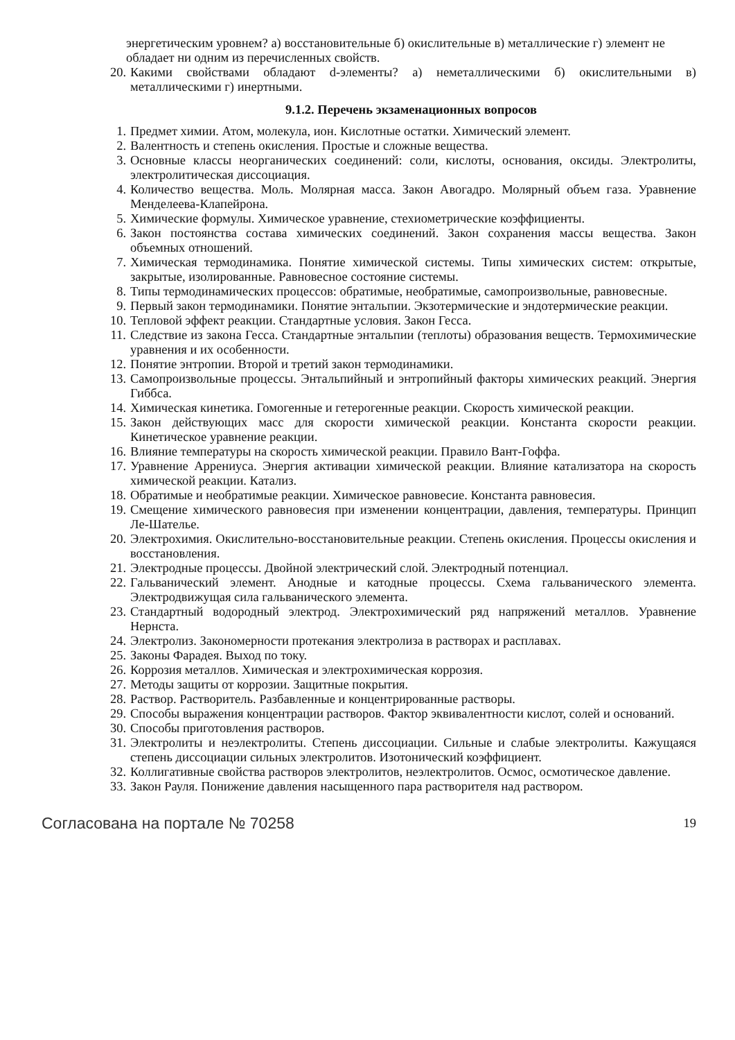энергетическим уровнем? а) восстановительные б) окислительные в) металлические г) элемент не обладает ни одним из перечисленных свойств.
20. Какими свойствами обладают d-элементы? а) неметаллическими б) окислительными в) металлическими г) инертными.
9.1.2. Перечень экзаменационных вопросов
1. Предмет химии. Атом, молекула, ион. Кислотные остатки. Химический элемент.
2. Валентность и степень окисления. Простые и сложные вещества.
3. Основные классы неорганических соединений: соли, кислоты, основания, оксиды. Электролиты, электролитическая диссоциация.
4. Количество вещества. Моль. Молярная масса. Закон Авогадро. Молярный объем газа. Уравнение Менделеева-Клапейрона.
5. Химические формулы. Химическое уравнение, стехиометрические коэффициенты.
6. Закон постоянства состава химических соединений. Закон сохранения массы вещества. Закон объемных отношений.
7. Химическая термодинамика. Понятие химической системы. Типы химических систем: открытые, закрытые, изолированные. Равновесное состояние системы.
8. Типы термодинамических процессов: обратимые, необратимые, самопроизвольные, равновесные.
9. Первый закон термодинамики. Понятие энтальпии. Экзотермические и эндотермические реакции.
10. Тепловой эффект реакции. Стандартные условия. Закон Гесса.
11. Следствие из закона Гесса. Стандартные энтальпии (теплоты) образования веществ. Термохимические уравнения и их особенности.
12. Понятие энтропии. Второй и третий закон термодинамики.
13. Самопроизвольные процессы. Энтальпийный и энтропийный факторы химических реакций. Энергия Гиббса.
14. Химическая кинетика. Гомогенные и гетерогенные реакции. Скорость химической реакции.
15. Закон действующих масс для скорости химической реакции. Константа скорости реакции. Кинетическое уравнение реакции.
16. Влияние температуры на скорость химической реакции. Правило Вант-Гоффа.
17. Уравнение Аррениуса. Энергия активации химической реакции. Влияние катализатора на скорость химической реакции. Катализ.
18. Обратимые и необратимые реакции. Химическое равновесие. Константа равновесия.
19. Смещение химического равновесия при изменении концентрации, давления, температуры. Принцип Ле-Шателье.
20. Электрохимия. Окислительно-восстановительные реакции. Степень окисления. Процессы окисления и восстановления.
21. Электродные процессы. Двойной электрический слой. Электродный потенциал.
22. Гальванический элемент. Анодные и катодные процессы. Схема гальванического элемента. Электродвижущая сила гальванического элемента.
23. Стандартный водородный электрод. Электрохимический ряд напряжений металлов. Уравнение Нернста.
24. Электролиз. Закономерности протекания электролиза в растворах и расплавах.
25. Законы Фарадея. Выход по току.
26. Коррозия металлов. Химическая и электрохимическая коррозия.
27. Методы защиты от коррозии. Защитные покрытия.
28. Раствор. Растворитель. Разбавленные и концентрированные растворы.
29. Способы выражения концентрации растворов. Фактор эквивалентности кислот, солей и оснований.
30. Способы приготовления растворов.
31. Электролиты и неэлектролиты. Степень диссоциации. Сильные и слабые электролиты. Кажущаяся степень диссоциации сильных электролитов. Изотонический коэффициент.
32. Коллигативные свойства растворов электролитов, неэлектролитов. Осмос, осмотическое давление.
33. Закон Рауля. Понижение давления насыщенного пара растворителя над раствором.
Согласована на портале № 70258 19